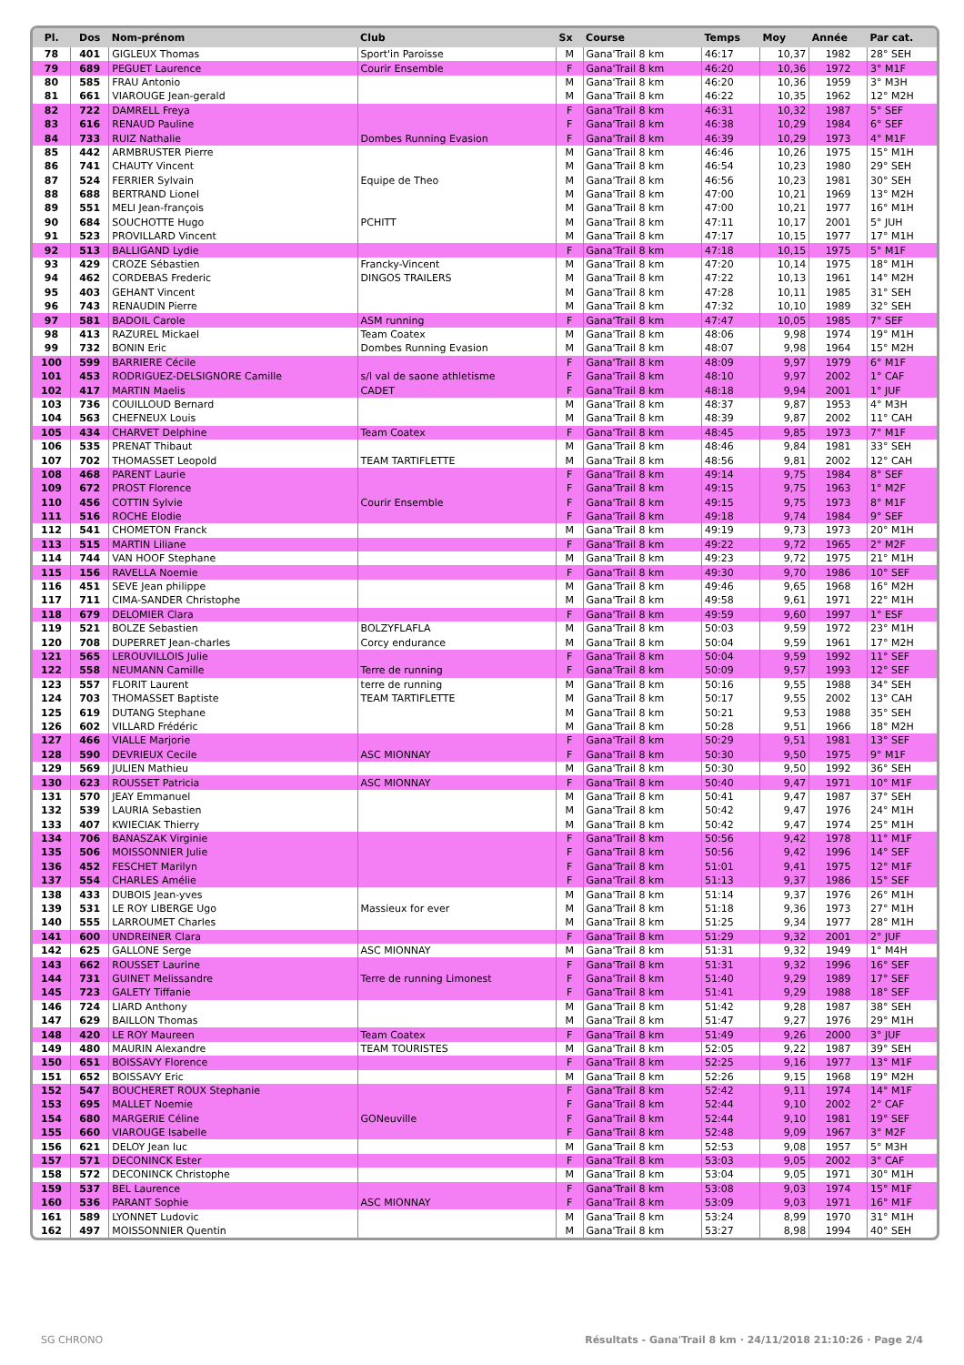| Pl. | Dos | Nom-prénom | Club | Sx | Course | Temps | Moy | Année | Par cat. |
| --- | --- | --- | --- | --- | --- | --- | --- | --- | --- |
| 78 | 401 | GIGLEUX Thomas | Sport'in Paroisse | M | Gana'Trail 8 km | 46:17 | 10,37 | 1982 | 28° SEH |
| 79 | 689 | PEGUET Laurence | Courir Ensemble | F | Gana'Trail 8 km | 46:20 | 10,36 | 1972 | 3° M1F |
| 80 | 585 | FRAU Antonio | | M | Gana'Trail 8 km | 46:20 | 10,36 | 1959 | 3° M3H |
| 81 | 661 | VIAROUGE Jean-gerald | | M | Gana'Trail 8 km | 46:22 | 10,35 | 1962 | 12° M2H |
| 82 | 722 | DAMRELL Freya | | F | Gana'Trail 8 km | 46:31 | 10,32 | 1987 | 5° SEF |
| 83 | 616 | RENAUD Pauline | | F | Gana'Trail 8 km | 46:38 | 10,29 | 1984 | 6° SEF |
| 84 | 733 | RUIZ Nathalie | Dombes Running Evasion | F | Gana'Trail 8 km | 46:39 | 10,29 | 1973 | 4° M1F |
| 85 | 442 | ARMBRUSTER Pierre | | M | Gana'Trail 8 km | 46:46 | 10,26 | 1975 | 15° M1H |
| 86 | 741 | CHAUTY Vincent | | M | Gana'Trail 8 km | 46:54 | 10,23 | 1980 | 29° SEH |
| 87 | 524 | FERRIER Sylvain | Equipe de Theo | M | Gana'Trail 8 km | 46:56 | 10,23 | 1981 | 30° SEH |
| 88 | 688 | BERTRAND Lionel | | M | Gana'Trail 8 km | 47:00 | 10,21 | 1969 | 13° M2H |
| 89 | 551 | MELI Jean-françois | | M | Gana'Trail 8 km | 47:00 | 10,21 | 1977 | 16° M1H |
| 90 | 684 | SOUCHOTTE Hugo | PCHITT | M | Gana'Trail 8 km | 47:11 | 10,17 | 2001 | 5° JUH |
| 91 | 523 | PROVILLARD Vincent | | M | Gana'Trail 8 km | 47:17 | 10,15 | 1977 | 17° M1H |
| 92 | 513 | BALLIGAND Lydie | | F | Gana'Trail 8 km | 47:18 | 10,15 | 1975 | 5° M1F |
| 93 | 429 | CROZE Sébastien | Francky-Vincent | M | Gana'Trail 8 km | 47:20 | 10,14 | 1975 | 18° M1H |
| 94 | 462 | CORDEBAS Frederic | DINGOS TRAILERS | M | Gana'Trail 8 km | 47:22 | 10,13 | 1961 | 14° M2H |
| 95 | 403 | GEHANT Vincent | | M | Gana'Trail 8 km | 47:28 | 10,11 | 1985 | 31° SEH |
| 96 | 743 | RENAUDIN Pierre | | M | Gana'Trail 8 km | 47:32 | 10,10 | 1989 | 32° SEH |
| 97 | 581 | BADOIL Carole | ASM running | F | Gana'Trail 8 km | 47:47 | 10,05 | 1985 | 7° SEF |
| 98 | 413 | RAZUREL Mickael | Team Coatex | M | Gana'Trail 8 km | 48:06 | 9,98 | 1974 | 19° M1H |
| 99 | 732 | BONIN Eric | Dombes Running Evasion | M | Gana'Trail 8 km | 48:07 | 9,98 | 1964 | 15° M2H |
| 100 | 599 | BARRIERE Cécile | | F | Gana'Trail 8 km | 48:09 | 9,97 | 1979 | 6° M1F |
| 101 | 453 | RODRIGUEZ-DELSIGNORE Camille | s/l val de saone athletisme | F | Gana'Trail 8 km | 48:10 | 9,97 | 2002 | 1° CAF |
| 102 | 417 | MARTIN Maelis | CADET | F | Gana'Trail 8 km | 48:18 | 9,94 | 2001 | 1° JUF |
| 103 | 736 | COUILLOUD Bernard | | M | Gana'Trail 8 km | 48:37 | 9,87 | 1953 | 4° M3H |
| 104 | 563 | CHEFNEUX Louis | | M | Gana'Trail 8 km | 48:39 | 9,87 | 2002 | 11° CAH |
| 105 | 434 | CHARVET Delphine | Team Coatex | F | Gana'Trail 8 km | 48:45 | 9,85 | 1973 | 7° M1F |
| 106 | 535 | PRENAT Thibaut | | M | Gana'Trail 8 km | 48:46 | 9,84 | 1981 | 33° SEH |
| 107 | 702 | THOMASSET Leopold | TEAM TARTIFLETTE | M | Gana'Trail 8 km | 48:56 | 9,81 | 2002 | 12° CAH |
| 108 | 468 | PARENT Laurie | | F | Gana'Trail 8 km | 49:14 | 9,75 | 1984 | 8° SEF |
| 109 | 672 | PROST Florence | | F | Gana'Trail 8 km | 49:15 | 9,75 | 1963 | 1° M2F |
| 110 | 456 | COTTIN Sylvie | Courir Ensemble | F | Gana'Trail 8 km | 49:15 | 9,75 | 1973 | 8° M1F |
| 111 | 516 | ROCHE Elodie | | F | Gana'Trail 8 km | 49:18 | 9,74 | 1984 | 9° SEF |
| 112 | 541 | CHOMETON Franck | | M | Gana'Trail 8 km | 49:19 | 9,73 | 1973 | 20° M1H |
| 113 | 515 | MARTIN Liliane | | F | Gana'Trail 8 km | 49:22 | 9,72 | 1965 | 2° M2F |
| 114 | 744 | VAN HOOF Stephane | | M | Gana'Trail 8 km | 49:23 | 9,72 | 1975 | 21° M1H |
| 115 | 156 | RAVELLA Noemie | | F | Gana'Trail 8 km | 49:30 | 9,70 | 1986 | 10° SEF |
| 116 | 451 | SEVE Jean philippe | | M | Gana'Trail 8 km | 49:46 | 9,65 | 1968 | 16° M2H |
| 117 | 711 | CIMA-SANDER Christophe | | M | Gana'Trail 8 km | 49:58 | 9,61 | 1971 | 22° M1H |
| 118 | 679 | DELOMIER Clara | | F | Gana'Trail 8 km | 49:59 | 9,60 | 1997 | 1° ESF |
| 119 | 521 | BOLZE Sebastien | BOLZYFLAFLA | M | Gana'Trail 8 km | 50:03 | 9,59 | 1972 | 23° M1H |
| 120 | 708 | DUPERRET Jean-charles | Corcy endurance | M | Gana'Trail 8 km | 50:04 | 9,59 | 1961 | 17° M2H |
| 121 | 565 | LEROUVILLOIS Julie | | F | Gana'Trail 8 km | 50:04 | 9,59 | 1992 | 11° SEF |
| 122 | 558 | NEUMANN Camille | Terre de running | F | Gana'Trail 8 km | 50:09 | 9,57 | 1993 | 12° SEF |
| 123 | 557 | FLORIT Laurent | terre de running | M | Gana'Trail 8 km | 50:16 | 9,55 | 1988 | 34° SEH |
| 124 | 703 | THOMASSET Baptiste | TEAM TARTIFLETTE | M | Gana'Trail 8 km | 50:17 | 9,55 | 2002 | 13° CAH |
| 125 | 619 | DUTANG Stephane | | M | Gana'Trail 8 km | 50:21 | 9,53 | 1988 | 35° SEH |
| 126 | 602 | VILLARD Frédéric | | M | Gana'Trail 8 km | 50:28 | 9,51 | 1966 | 18° M2H |
| 127 | 466 | VIALLE Marjorie | | F | Gana'Trail 8 km | 50:29 | 9,51 | 1981 | 13° SEF |
| 128 | 590 | DEVRIEUX Cecile | ASC MIONNAY | F | Gana'Trail 8 km | 50:30 | 9,50 | 1975 | 9° M1F |
| 129 | 569 | JULIEN Mathieu | | M | Gana'Trail 8 km | 50:30 | 9,50 | 1992 | 36° SEH |
| 130 | 623 | ROUSSET Patricia | ASC MIONNAY | F | Gana'Trail 8 km | 50:40 | 9,47 | 1971 | 10° M1F |
| 131 | 570 | JEAY Emmanuel | | M | Gana'Trail 8 km | 50:41 | 9,47 | 1987 | 37° SEH |
| 132 | 539 | LAURIA Sebastien | | M | Gana'Trail 8 km | 50:42 | 9,47 | 1976 | 24° M1H |
| 133 | 407 | KWIECIAK Thierry | | M | Gana'Trail 8 km | 50:42 | 9,47 | 1974 | 25° M1H |
| 134 | 706 | BANASZAK Virginie | | F | Gana'Trail 8 km | 50:56 | 9,42 | 1978 | 11° M1F |
| 135 | 506 | MOISSONNIER Julie | | F | Gana'Trail 8 km | 50:56 | 9,42 | 1996 | 14° SEF |
| 136 | 452 | FESCHET Marilyn | | F | Gana'Trail 8 km | 51:01 | 9,41 | 1975 | 12° M1F |
| 137 | 554 | CHARLES Amélie | | F | Gana'Trail 8 km | 51:13 | 9,37 | 1986 | 15° SEF |
| 138 | 433 | DUBOIS Jean-yves | | M | Gana'Trail 8 km | 51:14 | 9,37 | 1976 | 26° M1H |
| 139 | 531 | LE ROY LIBERGE Ugo | Massieux for ever | M | Gana'Trail 8 km | 51:18 | 9,36 | 1973 | 27° M1H |
| 140 | 555 | LARROUMET Charles | | M | Gana'Trail 8 km | 51:25 | 9,34 | 1977 | 28° M1H |
| 141 | 600 | UNDREINER Clara | | F | Gana'Trail 8 km | 51:29 | 9,32 | 2001 | 2° JUF |
| 142 | 625 | GALLONE Serge | ASC MIONNAY | M | Gana'Trail 8 km | 51:31 | 9,32 | 1949 | 1° M4H |
| 143 | 662 | ROUSSET Laurine | | F | Gana'Trail 8 km | 51:31 | 9,32 | 1996 | 16° SEF |
| 144 | 731 | GUINET Melissandre | Terre de running Limonest | F | Gana'Trail 8 km | 51:40 | 9,29 | 1989 | 17° SEF |
| 145 | 723 | GALETY Tiffanie | | F | Gana'Trail 8 km | 51:41 | 9,29 | 1988 | 18° SEF |
| 146 | 724 | LIARD Anthony | | M | Gana'Trail 8 km | 51:42 | 9,28 | 1987 | 38° SEH |
| 147 | 629 | BAILLON Thomas | | M | Gana'Trail 8 km | 51:47 | 9,27 | 1976 | 29° M1H |
| 148 | 420 | LE ROY Maureen | Team Coatex | F | Gana'Trail 8 km | 51:49 | 9,26 | 2000 | 3° JUF |
| 149 | 480 | MAURIN Alexandre | TEAM TOURISTES | M | Gana'Trail 8 km | 52:05 | 9,22 | 1987 | 39° SEH |
| 150 | 651 | BOISSAVY Florence | | F | Gana'Trail 8 km | 52:25 | 9,16 | 1977 | 13° M1F |
| 151 | 652 | BOISSAVY Eric | | M | Gana'Trail 8 km | 52:26 | 9,15 | 1968 | 19° M2H |
| 152 | 547 | BOUCHERET ROUX Stephanie | | F | Gana'Trail 8 km | 52:42 | 9,11 | 1974 | 14° M1F |
| 153 | 695 | MALLET Noemie | | F | Gana'Trail 8 km | 52:44 | 9,10 | 2002 | 2° CAF |
| 154 | 680 | MARGERIE Céline | GONeuville | F | Gana'Trail 8 km | 52:44 | 9,10 | 1981 | 19° SEF |
| 155 | 660 | VIAROUGE Isabelle | | F | Gana'Trail 8 km | 52:48 | 9,09 | 1967 | 3° M2F |
| 156 | 621 | DELOY Jean luc | | M | Gana'Trail 8 km | 52:53 | 9,08 | 1957 | 5° M3H |
| 157 | 571 | DECONINCK Ester | | F | Gana'Trail 8 km | 53:03 | 9,05 | 2002 | 3° CAF |
| 158 | 572 | DECONINCK Christophe | | M | Gana'Trail 8 km | 53:04 | 9,05 | 1971 | 30° M1H |
| 159 | 537 | BEL Laurence | | F | Gana'Trail 8 km | 53:08 | 9,03 | 1974 | 15° M1F |
| 160 | 536 | PARANT Sophie | ASC MIONNAY | F | Gana'Trail 8 km | 53:09 | 9,03 | 1971 | 16° M1F |
| 161 | 589 | LYONNET Ludovic | | M | Gana'Trail 8 km | 53:24 | 8,99 | 1970 | 31° M1H |
| 162 | 497 | MOISSONNIER Quentin | | M | Gana'Trail 8 km | 53:27 | 8,98 | 1994 | 40° SEH |
SG CHRONO Résultats - Gana'Trail 8 km · 24/11/2018 21:10:26 · Page 2/4